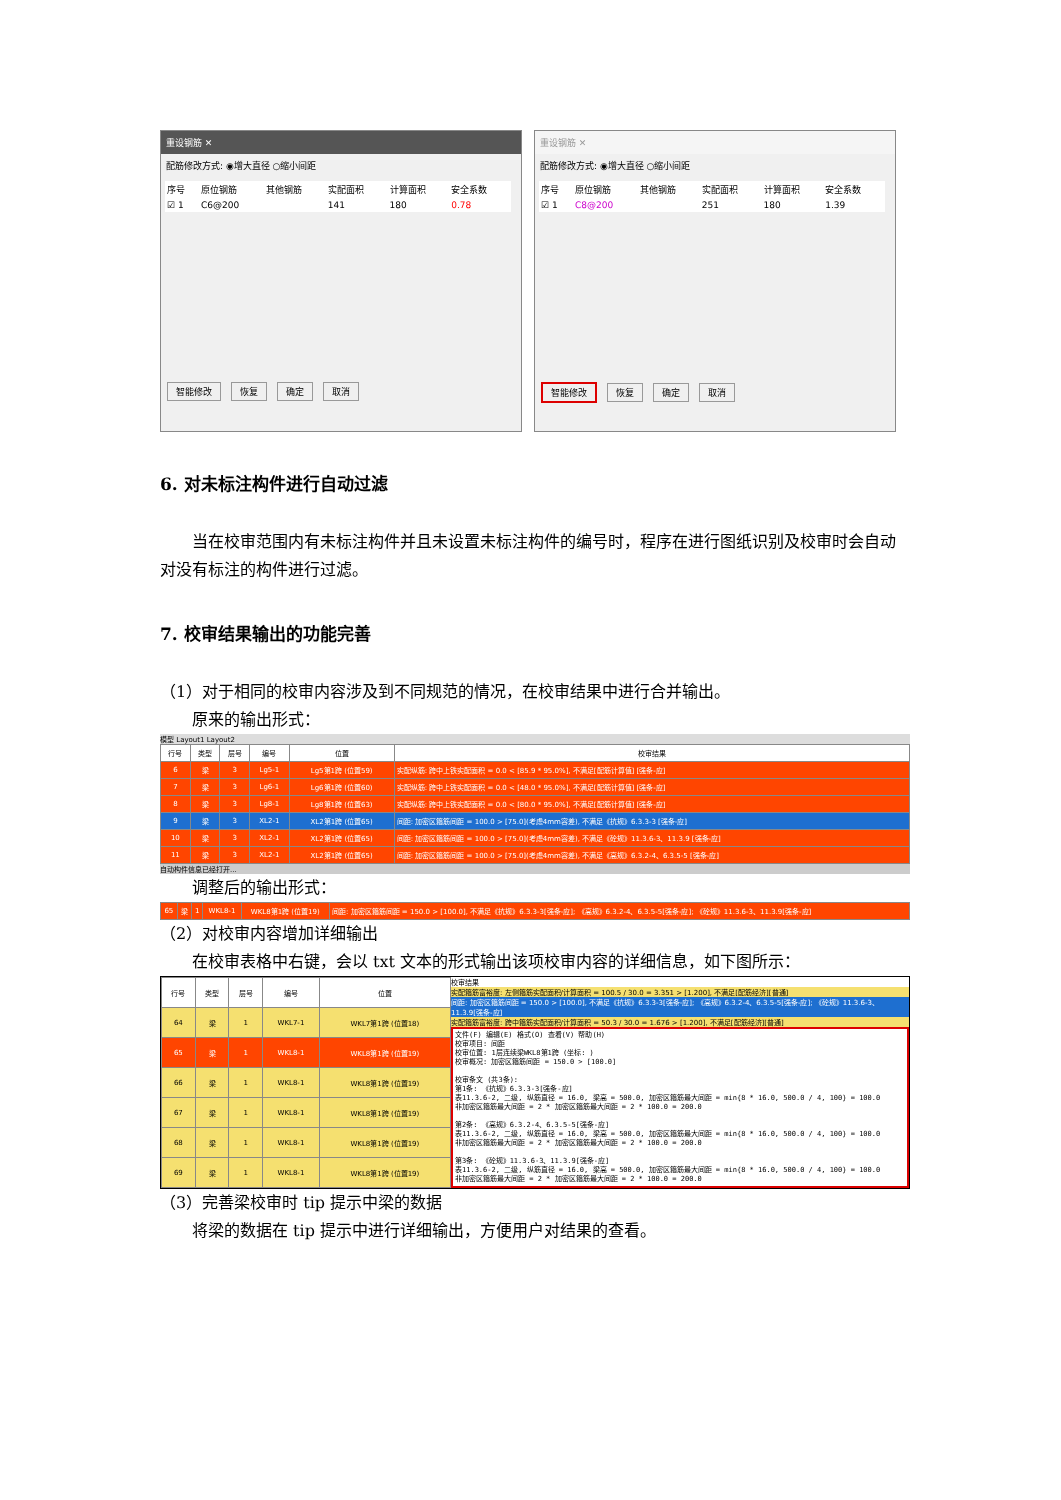重设钢筋 ✕
配筋修改方式: ◉增大直径 ○缩小间距
| 序号 | 原位钢筋 | 其他钢筋 | 实配面积 | 计算面积 | 安全系数 |
| --- | --- | --- | --- | --- | --- |
| ☑ 1 | C6@200 | | 141 | 180 | 0.78 |
智能修改 恢复 确定 取消
重设钢筋 ✕
配筋修改方式: ◉增大直径 ○缩小间距
| 序号 | 原位钢筋 | 其他钢筋 | 实配面积 | 计算面积 | 安全系数 |
| --- | --- | --- | --- | --- | --- |
| ☑ 1 | C8@200 | | 251 | 180 | 1.39 |
智能修改 恢复 确定 取消
6. 对未标注构件进行自动过滤
　　当在校审范围内有未标注构件并且未设置未标注构件的编号时，程序在进行图纸识别及校审时会自动对没有标注的构件进行过滤。
7. 校审结果输出的功能完善
（1）对于相同的校审内容涉及到不同规范的情况，在校审结果中进行合并输出。
　　原来的输出形式：
模型 Layout1 Layout2
| 行号 | 类型 | 层号 | 编号 | 位置 | 校审结果 |
| --- | --- | --- | --- | --- | --- |
| 6 | 梁 | 3 | Lg5-1 | Lg5第1跨 (位置59) | 实配纵筋: 跨中上铁实配面积 = 0.0 < [85.9 * 95.0%], 不满足[配筋计算值] [强条-应] |
| 7 | 梁 | 3 | Lg6-1 | Lg6第1跨 (位置60) | 实配纵筋: 跨中上铁实配面积 = 0.0 < [48.0 * 95.0%], 不满足[配筋计算值] [强条-应] |
| 8 | 梁 | 3 | Lg8-1 | Lg8第1跨 (位置63) | 实配纵筋: 跨中上铁实配面积 = 0.0 < [80.0 * 95.0%], 不满足[配筋计算值] [强条-应] |
| 9 | 梁 | 3 | XL2-1 | XL2第1跨 (位置65) | 间距: 加密区箍筋间距 = 100.0 > [75.0](考虑4mm容差), 不满足《抗规》6.3.3-3 [强条-应] |
| 10 | 梁 | 3 | XL2-1 | XL2第1跨 (位置65) | 间距: 加密区箍筋间距 = 100.0 > [75.0](考虑4mm容差), 不满足《砼规》11.3.6-3、11.3.9 [强条-应] |
| 11 | 梁 | 3 | XL2-1 | XL2第1跨 (位置65) | 间距: 加密区箍筋间距 = 100.0 > [75.0](考虑4mm容差), 不满足《高规》6.3.2-4、6.3.5-5 [强条-应] |
自动构件信息已经打开...
　　调整后的输出形式：
| 65 | 梁 | 1 | WKL8-1 | WKL8第1跨 (位置19) | 间距: 加密区箍筋间距 = 150.0 > [100.0], 不满足《抗规》6.3.3-3[强条-应]; 《高规》6.3.2-4、6.3.5-5[强条-应]; 《砼规》11.3.6-3、11.3.9[强条-应] |
（2）对校审内容增加详细输出
　　在校审表格中右键，会以 txt 文本的形式输出该项校审内容的详细信息，如下图所示：
| 行号 | 类型 | 层号 | 编号 | 位置 |
| --- | --- | --- | --- | --- |
| 64 | 梁 | 1 | WKL7-1 | WKL7第1跨 (位置18) |
| 65 | 梁 | 1 | WKL8-1 | WKL8第1跨 (位置19) |
| 66 | 梁 | 1 | WKL8-1 | WKL8第1跨 (位置19) |
| 67 | 梁 | 1 | WKL8-1 | WKL8第1跨 (位置19) |
| 68 | 梁 | 1 | WKL8-1 | WKL8第1跨 (位置19) |
| 69 | 梁 | 1 | WKL8-1 | WKL8第1跨 (位置19) |
校审结果
实配箍筋富裕度: 左侧箍筋实配面积/计算面积 = 100.5 / 30.0 = 3.351 > [1.200], 不满足[配筋经济][普通]
间距: 加密区箍筋间距 = 150.0 > [100.0], 不满足《抗规》6.3.3-3[强条-应]; 《高规》6.3.2-4、6.3.5-5[强条-应]; 《砼规》11.3.6-3、11.3.9[强条-应]
实配箍筋富裕度: 跨中箍筋实配面积/计算面积 = 50.3 / 30.0 = 1.676 > [1.200], 不满足[配筋经济][普通]
文件(F) 编辑(E) 格式(O) 查看(V) 帮助(H) 校审项目: 间距 校审位置: 1层连续梁WKL8第1跨 (坐标: ) 校审概况: 加密区箍筋间距 = 150.0 > [100.0] 校审条文 (共3条): 第1条: 《抗规》6.3.3-3[强条-应] 表11.3.6-2, 二级, 纵筋直径 = 16.0, 梁高 = 500.0, 加密区箍筋最大间距 = min{8 * 16.0, 500.0 / 4, 100} = 100.0 非加密区箍筋最大间距 = 2 * 加密区箍筋最大间距 = 2 * 100.0 = 200.0 第2条: 《高规》6.3.2-4、6.3.5-5[强条-应] 表11.3.6-2, 二级, 纵筋直径 = 16.0, 梁高 = 500.0, 加密区箍筋最大间距 = min{8 * 16.0, 500.0 / 4, 100} = 100.0 非加密区箍筋最大间距 = 2 * 加密区箍筋最大间距 = 2 * 100.0 = 200.0 第3条: 《砼规》11.3.6-3、11.3.9[强条-应] 表11.3.6-2, 二级, 纵筋直径 = 16.0, 梁高 = 500.0, 加密区箍筋最大间距 = min{8 * 16.0, 500.0 / 4, 100} = 100.0 非加密区箍筋最大间距 = 2 * 加密区箍筋最大间距 = 2 * 100.0 = 200.0
（3）完善梁校审时 tip 提示中梁的数据
　　将梁的数据在 tip 提示中进行详细输出，方便用户对结果的查看。